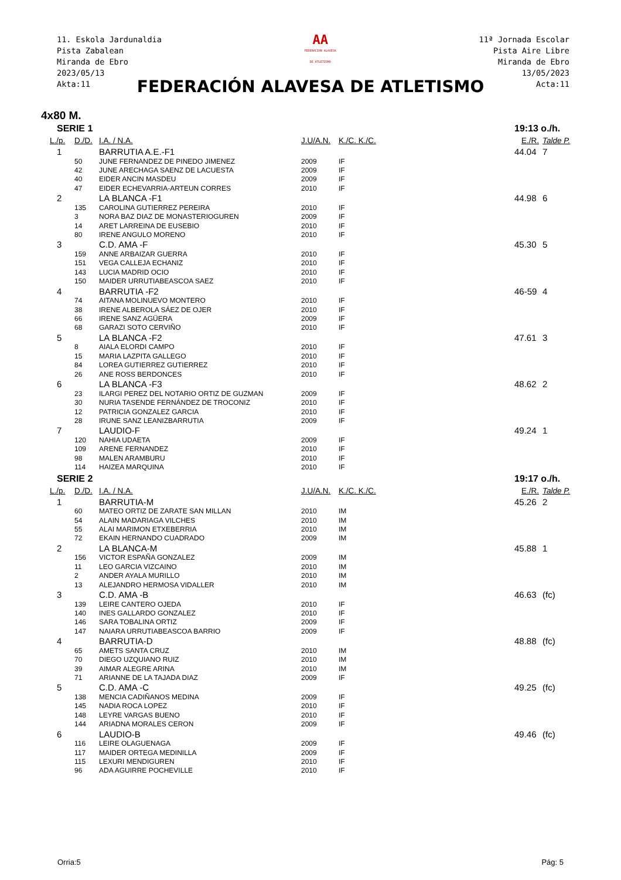11. Eskola Jardunaldia
Pista Zabalean
Miranda de Ebro
2023/05/13
Akta:11
AA
FEDERACION ALAVESA
DE ATLETISMO
11ª Jornada Escolar
Pista Aire Libre
Miranda de Ebro
13/05/2023
Acta:11
FEDERACIÓN ALAVESA DE ATLETISMO
4x80 M.
| SERIE 1 | | | | | 19:13 o./h. | |
| L./p. | D./D. | I.A. / N.A. | J.U/A.N. | K./C. K./C. | E./R. | Talde P. |
| 1 | | BARRUTIA A.E.-F1 | | | 44.04 | 7 |
| | 50 | JUNE FERNANDEZ DE PINEDO JIMENEZ | 2009 | IF | | |
| | 42 | JUNE ARECHAGA SAENZ DE LACUESTA | 2009 | IF | | |
| | 40 | EIDER ANCIN MASDEU | 2009 | IF | | |
| | 47 | EIDER ECHEVARRIA-ARTEUN CORRES | 2010 | IF | | |
| 2 | | LA BLANCA -F1 | | | 44.98 | 6 |
| | 135 | CAROLINA GUTIERREZ PEREIRA | 2010 | IF | | |
| | 3 | NORA BAZ DIAZ DE MONASTERIOGUREN | 2009 | IF | | |
| | 14 | ARET LARREINA DE EUSEBIO | 2010 | IF | | |
| | 80 | IRENE ANGULO MORENO | 2010 | IF | | |
| 3 | | C.D. AMA -F | | | 45.30 | 5 |
| | 159 | ANNE ARBAIZAR GUERRA | 2010 | IF | | |
| | 151 | VEGA CALLEJA ECHANIZ | 2010 | IF | | |
| | 143 | LUCIA MADRID OCIO | 2010 | IF | | |
| | 150 | MAIDER URRUTIABEASCOA SAEZ | 2010 | IF | | |
| 4 | | BARRUTIA -F2 | | | 46-59 | 4 |
| | 74 | AITANA MOLINUEVO MONTERO | 2010 | IF | | |
| | 38 | IRENE ALBEROLA SÁEZ DE OJER | 2010 | IF | | |
| | 66 | IRENE SANZ AGÜERA | 2009 | IF | | |
| | 68 | GARAZI SOTO CERVIÑO | 2010 | IF | | |
| 5 | | LA BLANCA -F2 | | | 47.61 | 3 |
| | 8 | AIALA ELORDI CAMPO | 2010 | IF | | |
| | 15 | MARIA LAZPITA GALLEGO | 2010 | IF | | |
| | 84 | LOREA GUTIERREZ GUTIERREZ | 2010 | IF | | |
| | 26 | ANE ROSS BERDONCES | 2010 | IF | | |
| 6 | | LA BLANCA -F3 | | | 48.62 | 2 |
| | 23 | ILARGI PEREZ DEL NOTARIO ORTIZ DE GUZMAN | 2009 | IF | | |
| | 30 | NURIA TASENDE FERNÁNDEZ DE TROCONIZ | 2010 | IF | | |
| | 12 | PATRICIA GONZALEZ GARCIA | 2010 | IF | | |
| | 28 | IRUNE SANZ LEANIZBARRUTIA | 2009 | IF | | |
| 7 | | LAUDIO-F | | | 49.24 | 1 |
| | 120 | NAHIA UDAETA | 2009 | IF | | |
| | 109 | ARENE FERNANDEZ | 2010 | IF | | |
| | 98 | MALEN ARAMBURU | 2010 | IF | | |
| | 114 | HAIZEA MARQUINA | 2010 | IF | | |
| SERIE 2 | | | | | 19:17 o./h. | |
| L./p. | D./D. | I.A. / N.A. | J.U/A.N. | K./C. K./C. | E./R. | Talde P. |
| 1 | | BARRUTIA-M | | | 45.26 | 2 |
| | 60 | MATEO ORTIZ DE ZARATE SAN MILLAN | 2010 | IM | | |
| | 54 | ALAIN MADARIAGA VILCHES | 2010 | IM | | |
| | 55 | ALAI MARIMON ETXEBERRIA | 2010 | IM | | |
| | 72 | EKAIN HERNANDO CUADRADO | 2009 | IM | | |
| 2 | | LA BLANCA-M | | | 45.88 | 1 |
| | 156 | VICTOR ESPAÑA GONZALEZ | 2009 | IM | | |
| | 11 | LEO GARCIA VIZCAINO | 2010 | IM | | |
| | 2 | ANDER AYALA MURILLO | 2010 | IM | | |
| | 13 | ALEJANDRO HERMOSA VIDALLER | 2010 | IM | | |
| 3 | | C.D. AMA -B | | | 46.63 | (fc) |
| | 139 | LEIRE CANTERO OJEDA | 2010 | IF | | |
| | 140 | INES GALLARDO GONZALEZ | 2010 | IF | | |
| | 146 | SARA TOBALINA ORTIZ | 2009 | IF | | |
| | 147 | NAIARA URRUTIABEASCOA BARRIO | 2009 | IF | | |
| 4 | | BARRUTIA-D | | | 48.88 | (fc) |
| | 65 | AMETS SANTA CRUZ | 2010 | IM | | |
| | 70 | DIEGO UZQUIANO RUIZ | 2010 | IM | | |
| | 39 | AIMAR ALEGRE ARINA | 2010 | IM | | |
| | 71 | ARIANNE DE LA TAJADA DIAZ | 2009 | IF | | |
| 5 | | C.D. AMA -C | | | 49.25 | (fc) |
| | 138 | MENCIA CADIÑANOS MEDINA | 2009 | IF | | |
| | 145 | NADIA ROCA LOPEZ | 2010 | IF | | |
| | 148 | LEYRE VARGAS BUENO | 2010 | IF | | |
| | 144 | ARIADNA MORALES CERON | 2009 | IF | | |
| 6 | | LAUDIO-B | | | 49.46 | (fc) |
| | 116 | LEIRE OLAGUENAGA | 2009 | IF | | |
| | 117 | MAIDER ORTEGA MEDINILLA | 2009 | IF | | |
| | 115 | LEXURI MENDIGUREN | 2010 | IF | | |
| | 96 | ADA AGUIRRE POCHEVILLE | 2010 | IF | | |
Orria:5 Pág: 5